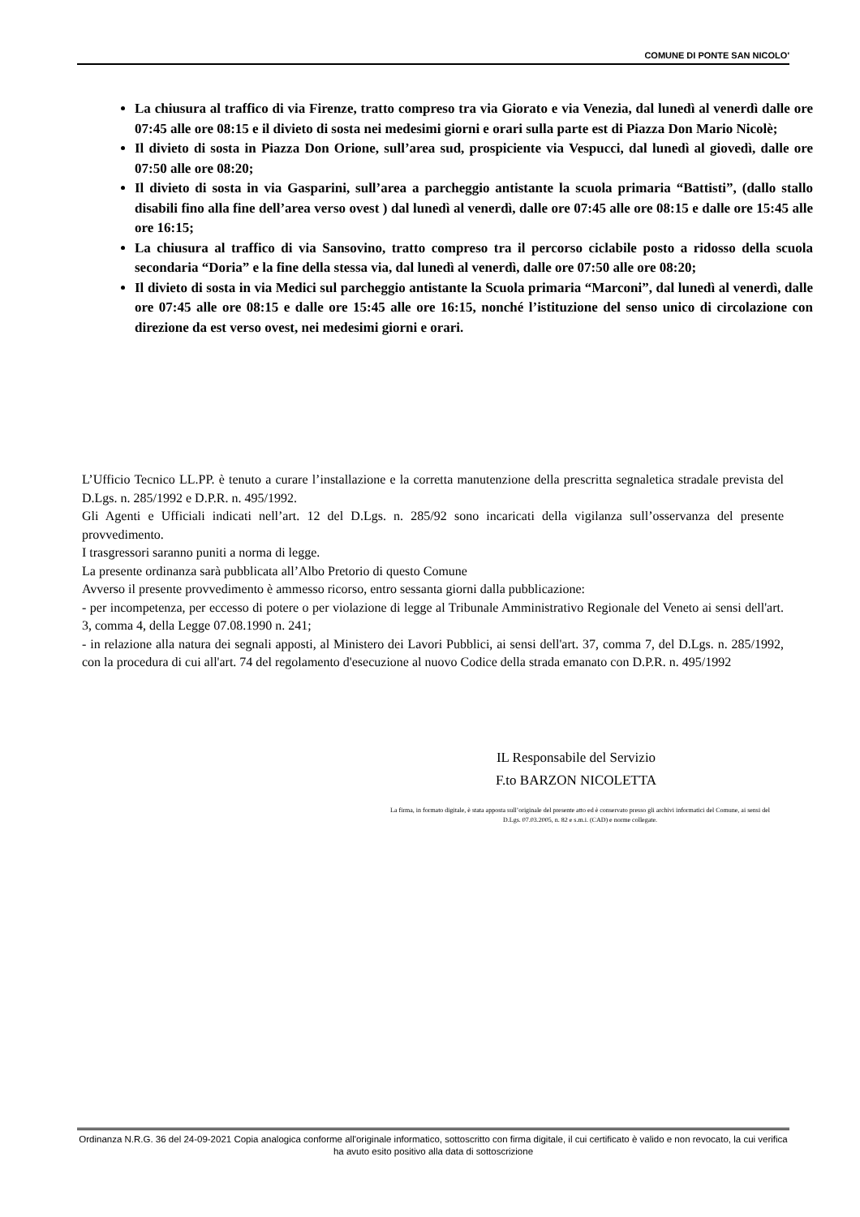COMUNE DI PONTE SAN NICOLO'
La chiusura al traffico di via Firenze, tratto compreso tra via Giorato e via Venezia, dal lunedì al venerdì dalle ore 07:45 alle ore 08:15 e il divieto di sosta nei medesimi giorni e orari sulla parte est di Piazza Don Mario Nicolè;
Il divieto di sosta in Piazza Don Orione, sull’area sud, prospiciente via Vespucci, dal lunedì al giovedì, dalle ore 07:50 alle ore 08:20;
Il divieto di sosta in via Gasparini, sull’area a parcheggio antistante la scuola primaria “Battisti”, (dallo stallo disabili fino alla fine dell’area verso ovest ) dal lunedì al venerdì, dalle ore 07:45 alle ore 08:15 e dalle ore 15:45 alle ore 16:15;
La chiusura al traffico di via Sansovino, tratto compreso tra il percorso ciclabile posto a ridosso della scuola secondaria “Doria” e la fine della stessa via, dal lunedì al venerdì, dalle ore 07:50 alle ore 08:20;
Il divieto di sosta in via Medici sul parcheggio antistante la Scuola primaria “Marconi”, dal lunedì al venerdì, dalle ore 07:45 alle ore 08:15 e dalle ore 15:45 alle ore 16:15, nonché l’istituzione del senso unico di circolazione con direzione da est verso ovest, nei medesimi giorni e orari.
L’Ufficio Tecnico LL.PP. è tenuto a curare l’installazione e la corretta manutenzione della prescritta segnaletica stradale prevista del D.Lgs. n. 285/1992 e D.P.R. n. 495/1992.
Gli Agenti e Ufficiali indicati nell’art. 12 del D.Lgs. n. 285/92 sono incaricati della vigilanza sull’osservanza del presente provvedimento.
I trasgressori saranno puniti a norma di legge.
La presente ordinanza sarà pubblicata all’Albo Pretorio di questo Comune
Avverso il presente provvedimento è ammesso ricorso, entro sessanta giorni dalla pubblicazione:
- per incompetenza, per eccesso di potere o per violazione di legge al Tribunale Amministrativo Regionale del Veneto ai sensi dell'art. 3, comma 4, della Legge 07.08.1990 n. 241;
- in relazione alla natura dei segnali apposti, al Ministero dei Lavori Pubblici, ai sensi dell'art. 37, comma 7, del D.Lgs. n. 285/1992, con la procedura di cui all'art. 74 del regolamento d'esecuzione al nuovo Codice della strada emanato con D.P.R. n. 495/1992
IL Responsabile del Servizio
F.to BARZON NICOLETTA
La firma, in formato digitale, è stata apposta sull’originale del presente atto ed è conservato presso gli archivi informatici del Comune, ai sensi del D.Lgs. 07.03.2005, n. 82 e s.m.i. (CAD) e norme collegate.
Ordinanza N.R.G. 36 del 24-09-2021 Copia analogica conforme all'originale informatico, sottoscritto con firma digitale, il cui certificato è valido e non revocato, la cui verifica ha avuto esito positivo alla data di sottoscrizione